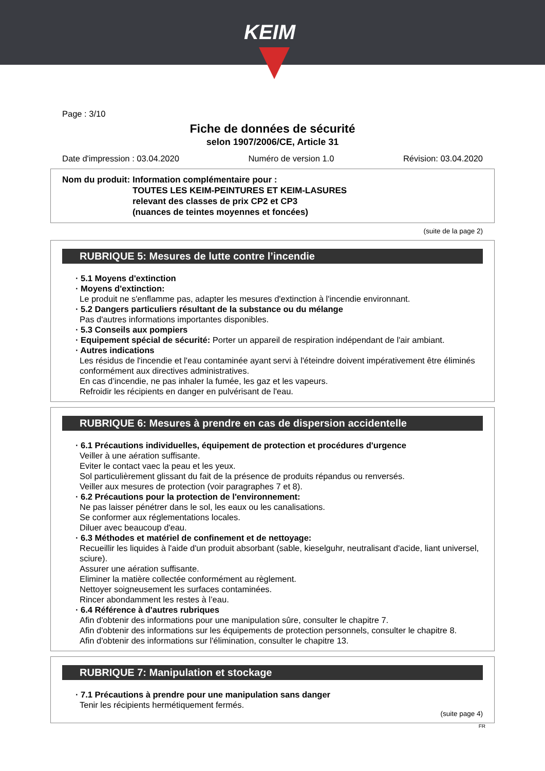KEIM
Page : 3/10
Fiche de données de sécurité
selon 1907/2006/CE, Article 31
Date d'impression : 03.04.2020 Numéro de version 1.0 Révision: 03.04.2020
Nom du produit: Information complémentaire pour :
TOUTES LES KEIM-PEINTURES ET KEIM-LASURES
relevant des classes de prix CP2 et CP3
(nuances de teintes moyennes et foncées)
(suite de la page 2)
RUBRIQUE 5: Mesures de lutte contre l’incendie
· 5.1 Moyens d'extinction
· Moyens d'extinction:
Le produit ne s'enflamme pas, adapter les mesures d'extinction à l'incendie environnant.
· 5.2 Dangers particuliers résultant de la substance ou du mélange
Pas d'autres informations importantes disponibles.
· 5.3 Conseils aux pompiers
· Equipement spécial de sécurité: Porter un appareil de respiration indépendant de l'air ambiant.
· Autres indications
Les résidus de l'incendie et l'eau contaminée ayant servi à l'éteindre doivent impérativement être éliminés conformément aux directives administratives.
En cas d’incendie, ne pas inhaler la fumée, les gaz et les vapeurs.
Refroidir les récipients en danger en pulvérisant de l'eau.
RUBRIQUE 6: Mesures à prendre en cas de dispersion accidentelle
· 6.1 Précautions individuelles, équipement de protection et procédures d'urgence
Veiller à une aération suffisante.
Eviter le contact vaec la peau et les yeux.
Sol particulièrement glissant du fait de la présence de produits répandus ou renversés.
Veiller aux mesures de protection (voir paragraphes 7 et 8).
· 6.2 Précautions pour la protection de l'environnement:
Ne pas laisser pénétrer dans le sol, les eaux ou les canalisations.
Se conformer aux réglementations locales.
Diluer avec beaucoup d'eau.
· 6.3 Méthodes et matériel de confinement et de nettoyage:
Recueillir les liquides à l'aide d'un produit absorbant (sable, kieselguhr, neutralisant d'acide, liant universel, sciure).
Assurer une aération suffisante.
Eliminer la matière collectée conformément au règlement.
Nettoyer soigneusement les surfaces contaminées.
Rincer abondamment les restes à l’eau.
· 6.4 Référence à d'autres rubriques
Afin d'obtenir des informations pour une manipulation sûre, consulter le chapitre 7.
Afin d'obtenir des informations sur les équipements de protection personnels, consulter le chapitre 8.
Afin d'obtenir des informations sur l'élimination, consulter le chapitre 13.
RUBRIQUE 7: Manipulation et stockage
· 7.1 Précautions à prendre pour une manipulation sans danger
Tenir les récipients hermétiquement fermés.
(suite page 4)
FR